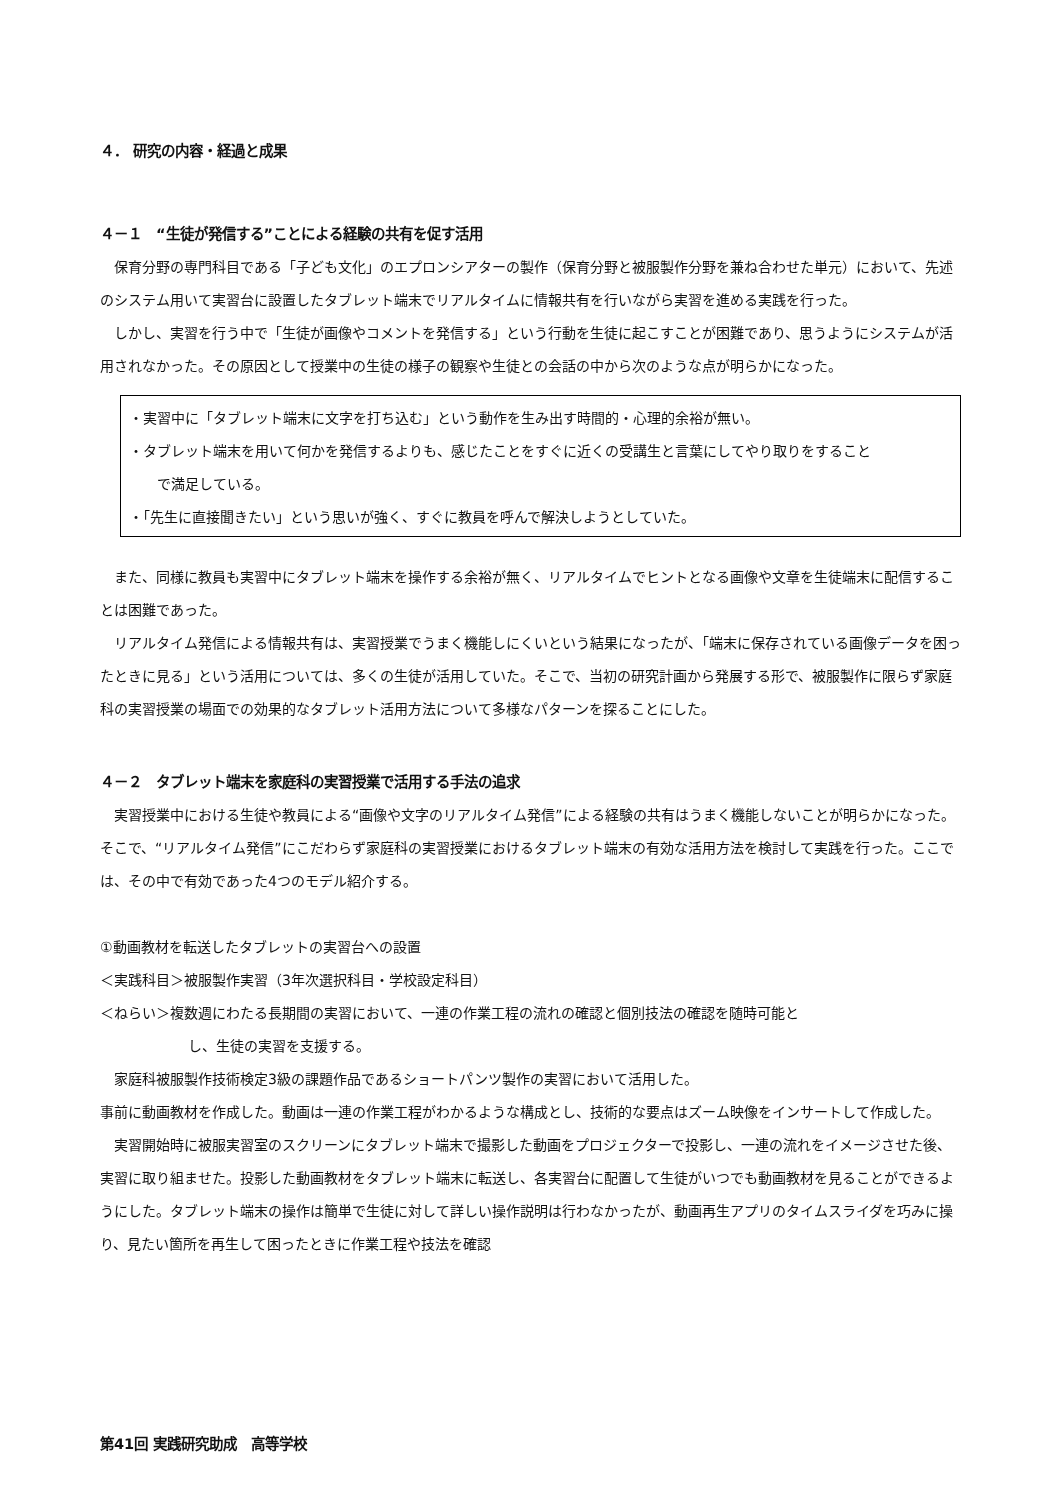４． 研究の内容・経過と成果
４－１　“生徒が発信する”ことによる経験の共有を促す活用
　保育分野の専門科目である「子ども文化」のエプロンシアターの製作（保育分野と被服製作分野を兼ね合わせた単元）において、先述のシステム用いて実習台に設置したタブレット端末でリアルタイムに情報共有を行いながら実習を進める実践を行った。
　しかし、実習を行う中で「生徒が画像やコメントを発信する」という行動を生徒に起こすことが困難であり、思うようにシステムが活用されなかった。その原因として授業中の生徒の様子の観察や生徒との会話の中から次のような点が明らかになった。
・実習中に「タブレット端末に文字を打ち込む」という動作を生み出す時間的・心理的余裕が無い。
・タブレット端末を用いて何かを発信するよりも、感じたことをすぐに近くの受講生と言葉にしてやり取りをすること
　 で満足している。
・「先生に直接聞きたい」という思いが強く、すぐに教員を呼んで解決しようとしていた。
　また、同様に教員も実習中にタブレット端末を操作する余裕が無く、リアルタイムでヒントとなる画像や文章を生徒端末に配信することは困難であった。
　リアルタイム発信による情報共有は、実習授業でうまく機能しにくいという結果になったが、「端末に保存されている画像データを困ったときに見る」という活用については、多くの生徒が活用していた。そこで、当初の研究計画から発展する形で、被服製作に限らず家庭科の実習授業の場面での効果的なタブレット活用方法について多様なパターンを探ることにした。
４－２　タブレット端末を家庭科の実習授業で活用する手法の追求
　実習授業中における生徒や教員による“画像や文字のリアルタイム発信”による経験の共有はうまく機能しないことが明らかになった。そこで、“リアルタイム発信”にこだわらず家庭科の実習授業におけるタブレット端末の有効な活用方法を検討して実践を行った。ここでは、その中で有効であった4つのモデル紹介する。
①動画教材を転送したタブレットの実習台への設置
＜実践科目＞被服製作実習（3年次選択科目・学校設定科目）
＜ねらい＞複数週にわたる長期間の実習において、一連の作業工程の流れの確認と個別技法の確認を随時可能と
し、生徒の実習を支援する。
　家庭科被服製作技術検定3級の課題作品であるショートパンツ製作の実習において活用した。
事前に動画教材を作成した。動画は一連の作業工程がわかるような構成とし、技術的な要点はズーム映像をインサートして作成した。
　実習開始時に被服実習室のスクリーンにタブレット端末で撮影した動画をプロジェクターで投影し、一連の流れをイメージさせた後、実習に取り組ませた。投影した動画教材をタブレット端末に転送し、各実習台に配置して生徒がいつでも動画教材を見ることができるようにした。タブレット端末の操作は簡単で生徒に対して詳しい操作説明は行わなかったが、動画再生アプリのタイムスライダを巧みに操り、見たい箇所を再生して困ったときに作業工程や技法を確認
第41回 実践研究助成　高等学校